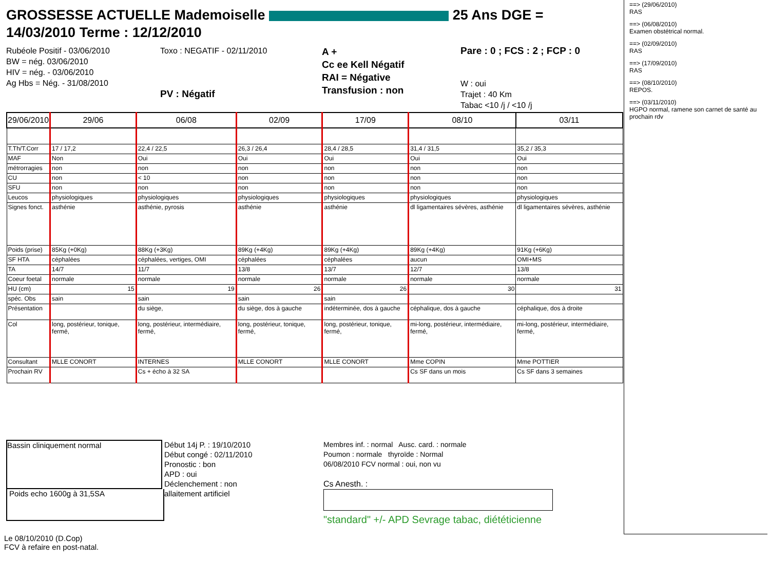GROSSESSE ACTUELLE Mademoiselle 25 Ans DGE =
14/03/2010 Terme : 12/12/2010
Rubéole Positif - 03/06/2010
BW = nég. 03/06/2010
HIV = nég. - 03/06/2010
Ag Hbs = Nég. - 31/08/2010
Toxo : NEGATIF - 02/11/2010
PV : Négatif
A +
Cc ee Kell Négatif
RAI = Négative
Transfusion : non
Pare : 0 ; FCS : 2 ; FCP : 0
W : oui
Trajet : 40 Km
Tabac <10 /j / <10 /j
| 29/06/2010 | 29/06 | 06/08 | 02/09 | 17/09 | 08/10 | 03/11 |
| --- | --- | --- | --- | --- | --- | --- |
| T.Th/T.Corr | 17 / 17,2 | 22,4 / 22,5 | 26,3 / 26,4 | 28,4 / 28,5 | 31,4 / 31,5 | 35,2 / 35,3 |
| MAF | Non | Oui | Oui | Oui | Oui | Oui |
| métrorragies | non | non | non | non | non | non |
| CU | non | < 10 | non | non | non | non |
| SFU | non | non | non | non | non | non |
| Leucos | physiologiques | physiologiques | physiologiques | physiologiques | physiologiques | physiologiques |
| Signes fonct. | asthénie | asthénie, pyrosis | asthénie | asthénie | dl ligamentaires sévères, asthénie | dl ligamentaires sévères, asthénie |
| Poids (prise) | 85Kg (+0Kg) | 88Kg (+3Kg) | 89Kg (+4Kg) | 89Kg (+4Kg) | 89Kg (+4Kg) | 91Kg (+6Kg) |
| SF HTA | céphalées | céphalées, vertiges, OMI | céphalées | céphalées | aucun | OMI+MS |
| TA | 14/7 | 11/7 | 13/8 | 13/7 | 12/7 | 13/8 |
| Coeur foetal | normale | normale | normale | normale | normale | normale |
| HU (cm) | 15 | 19 | 26 | 26 | 30 | 31 |
| spéc. Obs | sain | sain | sain | sain | | |
| Présentation | | du siège, | du siège, dos à gauche | indéterminée, dos à gauche | céphalique, dos à gauche | céphalique, dos à droite |
| Col | long, postérieur, tonique, fermé, | long, postérieur, intermédiaire, fermé, | long, postérieur, tonique, fermé, | long, postérieur, tonique, fermé, | mi-long, postérieur, intermédiaire, fermé, | mi-long, postérieur, intermédiaire, fermé, |
| Consultant | MLLE CONORT | INTERNES | MLLE CONORT | MLLE CONORT | Mme COPIN | Mme POTTIER |
| Prochain RV | | Cs + écho à 32 SA | | | Cs SF dans un mois | Cs SF dans 3 semaines |
Bassin cliniquement normal
Poids echo 1600g à 31,5SA
Le 08/10/2010 (D.Cop)
FCV à refaire en post-natal.
Début 14j P. : 19/10/2010
Début congé : 02/11/2010
Pronostic : bon
APD : oui
Déclenchement : non
allaitement artificiel
Membres inf. : normal Ausc. card. : normale
Poumon : normale thyroïde : Normal
06/08/2010 FCV normal : oui, non vu
Cs Anesth. :
"standard" +/- APD Sevrage tabac, diététicienne
==> (29/06/2010)
RAS
==> (06/08/2010)
Examen obstétrical normal.
==> (02/09/2010)
RAS
==> (17/09/2010)
RAS
==> (08/10/2010)
REPOS.
==> (03/11/2010)
HGPO normal, ramene son carnet de santé au prochain rdv